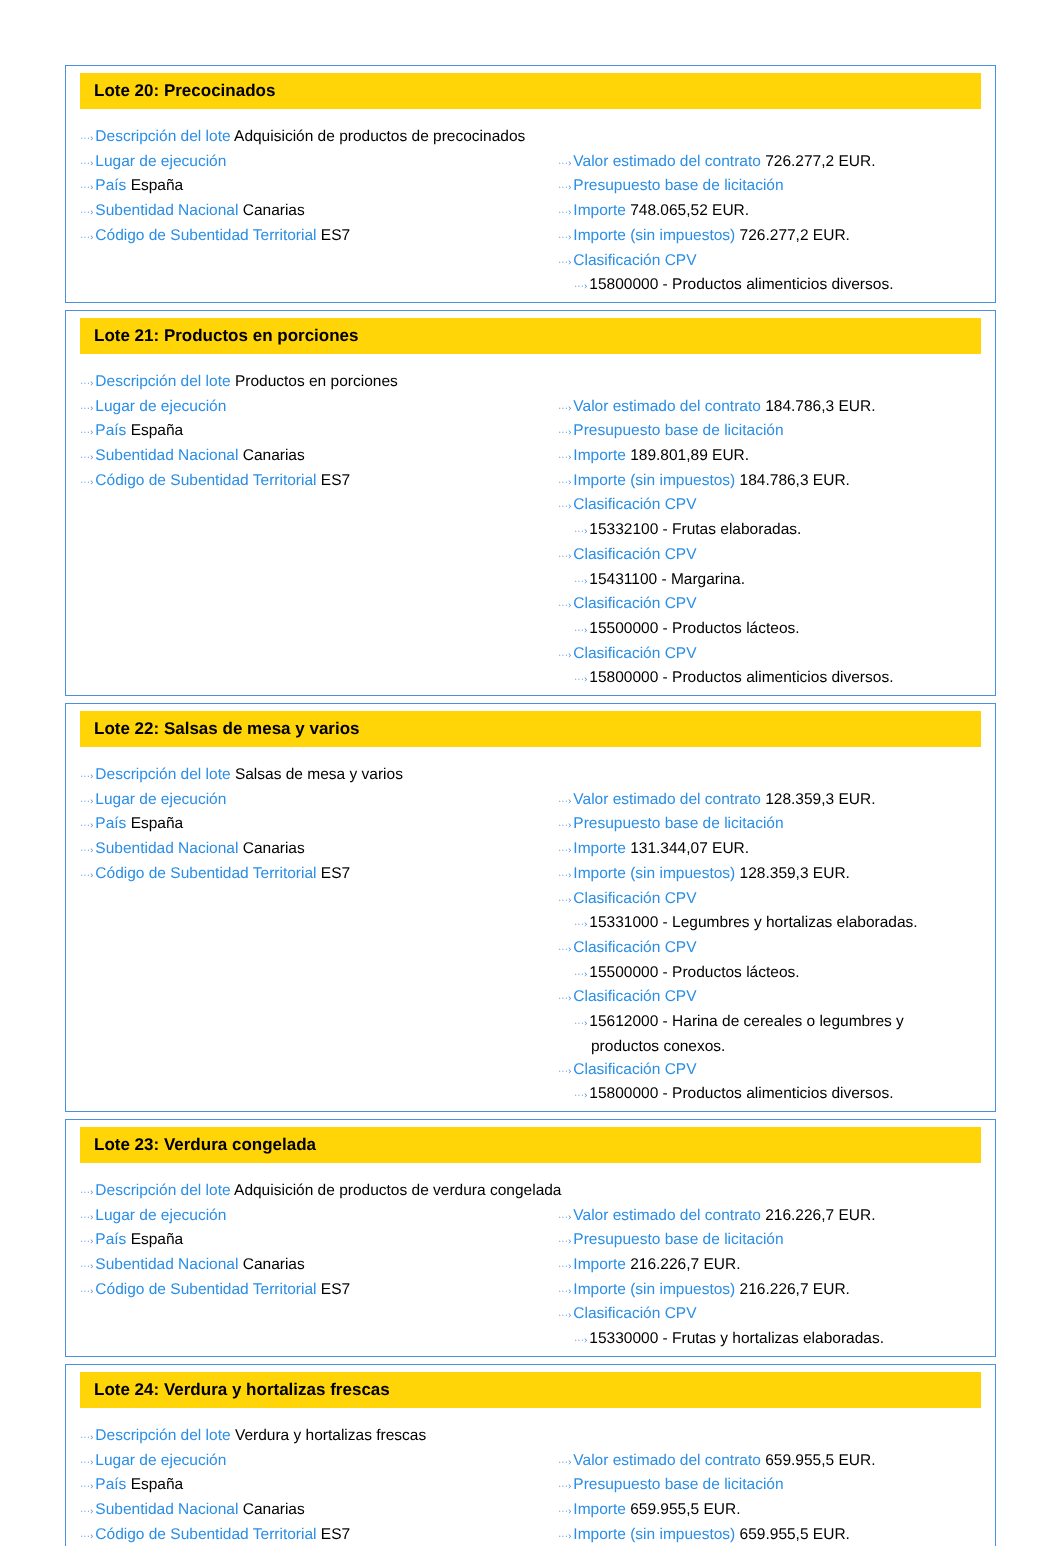Lote 20: Precocinados
···›Descripción del lote Adquisición de productos de precocinados
···›Lugar de ejecución
···›País España
···›Subentidad Nacional Canarias
···›Código de Subentidad Territorial ES7
···›Valor estimado del contrato 726.277,2 EUR.
···›Presupuesto base de licitación
···›Importe 748.065,52 EUR.
···›Importe (sin impuestos) 726.277,2 EUR.
···›Clasificación CPV
···›15800000 - Productos alimenticios diversos.
Lote 21: Productos en porciones
···›Descripción del lote Productos en porciones
···›Lugar de ejecución
···›País España
···›Subentidad Nacional Canarias
···›Código de Subentidad Territorial ES7
···›Valor estimado del contrato 184.786,3 EUR.
···›Presupuesto base de licitación
···›Importe 189.801,89 EUR.
···›Importe (sin impuestos) 184.786,3 EUR.
···›Clasificación CPV
···›15332100 - Frutas elaboradas.
···›Clasificación CPV
···›15431100 - Margarina.
···›Clasificación CPV
···›15500000 - Productos lácteos.
···›Clasificación CPV
···›15800000 - Productos alimenticios diversos.
Lote 22: Salsas de mesa y varios
···›Descripción del lote Salsas de mesa y varios
···›Lugar de ejecución
···›País España
···›Subentidad Nacional Canarias
···›Código de Subentidad Territorial ES7
···›Valor estimado del contrato 128.359,3 EUR.
···›Presupuesto base de licitación
···›Importe 131.344,07 EUR.
···›Importe (sin impuestos) 128.359,3 EUR.
···›Clasificación CPV
···›15331000 - Legumbres y hortalizas elaboradas.
···›Clasificación CPV
···›15500000 - Productos lácteos.
···›Clasificación CPV
···›15612000 - Harina de cereales o legumbres y
productos conexos.
···›Clasificación CPV
···›15800000 - Productos alimenticios diversos.
Lote 23: Verdura congelada
···›Descripción del lote Adquisición de productos de verdura congelada
···›Lugar de ejecución
···›País España
···›Subentidad Nacional Canarias
···›Código de Subentidad Territorial ES7
···›Valor estimado del contrato 216.226,7 EUR.
···›Presupuesto base de licitación
···›Importe 216.226,7 EUR.
···›Importe (sin impuestos) 216.226,7 EUR.
···›Clasificación CPV
···›15330000 - Frutas y hortalizas elaboradas.
Lote 24: Verdura y hortalizas frescas
···›Descripción del lote Verdura y hortalizas frescas
···›Lugar de ejecución
···›País España
···›Subentidad Nacional Canarias
···›Código de Subentidad Territorial ES7
···›Valor estimado del contrato 659.955,5 EUR.
···›Presupuesto base de licitación
···›Importe 659.955,5 EUR.
···›Importe (sin impuestos) 659.955,5 EUR.